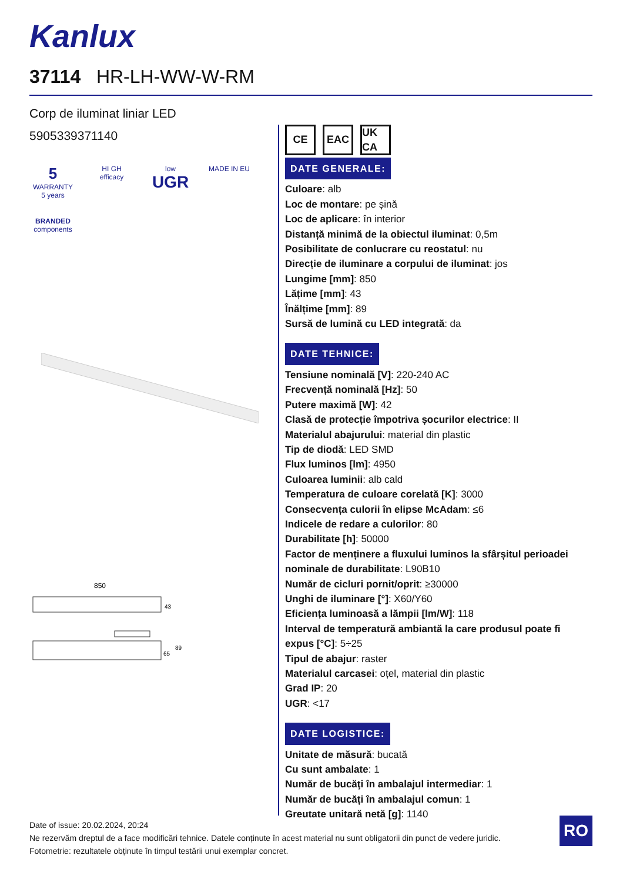Kanlux
37114 HR-LH-WW-W-RM
Corp de iluminat liniar LED
5905339371140
5
WARRANTY 5 years
HI GH efficacy
low
UGR
MADE IN EU
BRANDED
components
850
43
65
89
CE EAC UK CA
DATE GENERALE:
Culoare: alb
Loc de montare: pe șină
Loc de aplicare: în interior
Distanță minimă de la obiectul iluminat: 0,5m
Posibilitate de conlucrare cu reostatul: nu
Direcție de iluminare a corpului de iluminat: jos
Lungime [mm]: 850
Lățime [mm]: 43
Înălțime [mm]: 89
Sursă de lumină cu LED integrată: da
DATE TEHNICE:
Tensiune nominală [V]: 220-240 AC
Frecvență nominală [Hz]: 50
Putere maximă [W]: 42
Clasă de protecție împotriva șocurilor electrice: II
Materialul abajurului: material din plastic
Tip de diodă: LED SMD
Flux luminos [lm]: 4950
Culoarea luminii: alb cald
Temperatura de culoare corelată [K]: 3000
Consecvența culorii în elipse McAdam: ≤6
Indicele de redare a culorilor: 80
Durabilitate [h]: 50000
Factor de menținere a fluxului luminos la sfârșitul perioadei nominale de durabilitate: L90B10
Număr de cicluri pornit/oprit: ≥30000
Unghi de iluminare [°]: X60/Y60
Eficiența luminoasă a lămpii [lm/W]: 118
Interval de temperatură ambiantă la care produsul poate fi expus [°C]: 5÷25
Tipul de abajur: raster
Materialul carcasei: oțel, material din plastic
Grad IP: 20
UGR: <17
DATE LOGISTICE:
Unitate de măsură: bucată
Cu sunt ambalate: 1
Număr de bucăţi în ambalajul intermediar: 1
Număr de bucăți în ambalajul comun: 1
Greutate unitară netă [g]: 1140
Date of issue: 20.02.2024, 20:24
Ne rezervăm dreptul de a face modificări tehnice. Datele conținute în acest material nu sunt obligatorii din punct de vedere juridic.
Fotometrie: rezultatele obținute în timpul testării unui exemplar concret.
RO